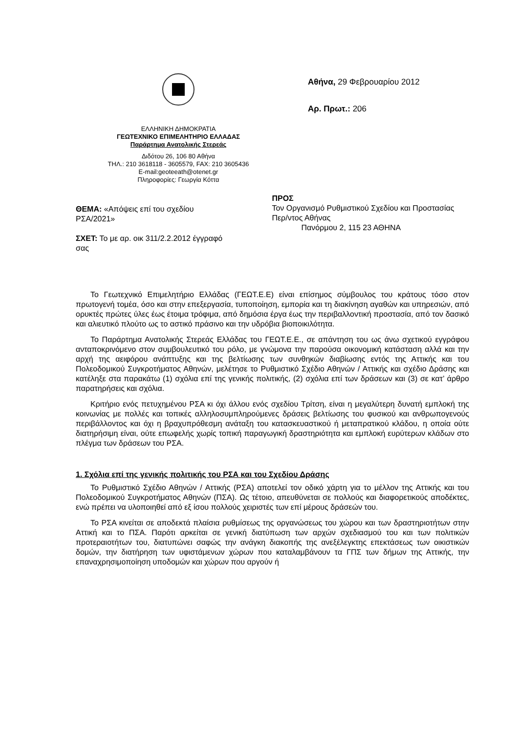ΕΛΛΗΝΙΚΗ ΔΗΜΟΚΡΑΤΙΑ
ΓΕΩΤΕΧΝΙΚΟ ΕΠΙΜΕΛΗΤΗΡΙΟ ΕΛΛΑΔΑΣ
Παράρτημα Ανατολικής Στερεάς
Διδότου 26, 106 80 Αθήνα
ΤΗΛ.: 210 3618118 - 3605579, FAX: 210 3605436
E-mail:geoteeath@otenet.gr
Πληροφορίες: Γεωργία Κόττα
Αθήνα, 29 Φεβρουαρίου 2012
Αρ. Πρωτ.: 206
ΘΕΜΑ: «Απόψεις επί του σχεδίου ΡΣΑ/2021»
ΣΧΕΤ: Το με αρ. οικ 311/2.2.2012 έγγραφό σας
ΠΡΟΣ
Τον Οργανισμό Ρυθμιστικού Σχεδίου και Προστασίας Περ/ντος Αθήνας
Πανόρμου 2, 115 23 ΑΘΗΝΑ
Το Γεωτεχνικό Επιμελητήριο Ελλάδας (ΓΕΩΤ.Ε.Ε) είναι επίσημος σύμβουλος του κράτους τόσο στον πρωτογενή τομέα, όσο και στην επεξεργασία, τυποποίηση, εμπορία και τη διακίνηση αγαθών και υπηρεσιών, από ορυκτές πρώτες ύλες έως έτοιμα τρόφιμα, από δημόσια έργα έως την περιβαλλοντική προστασία, από τον δασικό και αλιευτικό πλούτο ως το αστικό πράσινο και την υδρόβια βιοποικιλότητα.
Το Παράρτημα Ανατολικής Στερεάς Ελλάδας του ΓΕΩΤ.Ε.Ε., σε απάντηση του ως άνω σχετικού εγγράφου ανταποκρινόμενο στον συμβουλευτικό του ρόλο, με γνώμονα την παρούσα οικονομική κατάσταση αλλά και την αρχή της αειφόρου ανάπτυξης και της βελτίωσης των συνθηκών διαβίωσης εντός της Αττικής και του Πολεοδομικού Συγκροτήματος Αθηνών, μελέτησε το Ρυθμιστικό Σχέδιο Αθηνών / Αττικής και σχέδιο Δράσης και κατέληξε στα παρακάτω (1) σχόλια επί της γενικής πολιτικής, (2) σχόλια επί των δράσεων και (3) σε κατ’ άρθρο παρατηρήσεις και σχόλια.
Κριτήριο ενός πετυχημένου ΡΣΑ κι όχι άλλου ενός σχεδίου Τρίτση, είναι η μεγαλύτερη δυνατή εμπλοκή της κοινωνίας με πολλές και τοπικές αλληλοσυμπληρούμενες δράσεις βελτίωσης του φυσικού και ανθρωπογενούς περιβάλλοντος και όχι η βραχυπρόθεσμη ανάταξη του κατασκευαστικού ή μεταπρατικού κλάδου, η οποία ούτε διατηρήσιμη είναι, ούτε επωφελής χωρίς τοπική παραγωγική δραστηριότητα και εμπλοκή ευρύτερων κλάδων στο πλέγμα των δράσεων του ΡΣΑ.
1. Σχόλια επί της γενικής πολιτικής του ΡΣΑ και του Σχεδίου Δράσης
Το Ρυθμιστικό Σχέδιο Αθηνών / Αττικής (ΡΣΑ) αποτελεί τον οδικό χάρτη για το μέλλον της Αττικής και του Πολεοδομικού Συγκροτήματος Αθηνών (ΠΣΑ). Ως τέτοιο, απευθύνεται σε πολλούς και διαφορετικούς αποδέκτες, ενώ πρέπει να υλοποιηθεί από εξ ίσου πολλούς χειριστές των επί μέρους δράσεών του.
Το ΡΣΑ κινείται σε αποδεκτά πλαίσια ρυθμίσεως της οργανώσεως του χώρου και των δραστηριοτήτων στην Αττική και το ΠΣΑ. Παρότι αρκείται σε γενική διατύπωση των αρχών σχεδιασμού του και των πολιτικών προτεραιοτήτων του, διατυπώνει σαφώς την ανάγκη διακοπής της ανεξέλεγκτης επεκτάσεως των οικιστικών δομών, την διατήρηση των υφιστάμενων χώρων που καταλαμβάνουν τα ΓΠΣ των δήμων της Αττικής, την επαναχρησιμοποίηση υποδομών και χώρων που αργούν ή